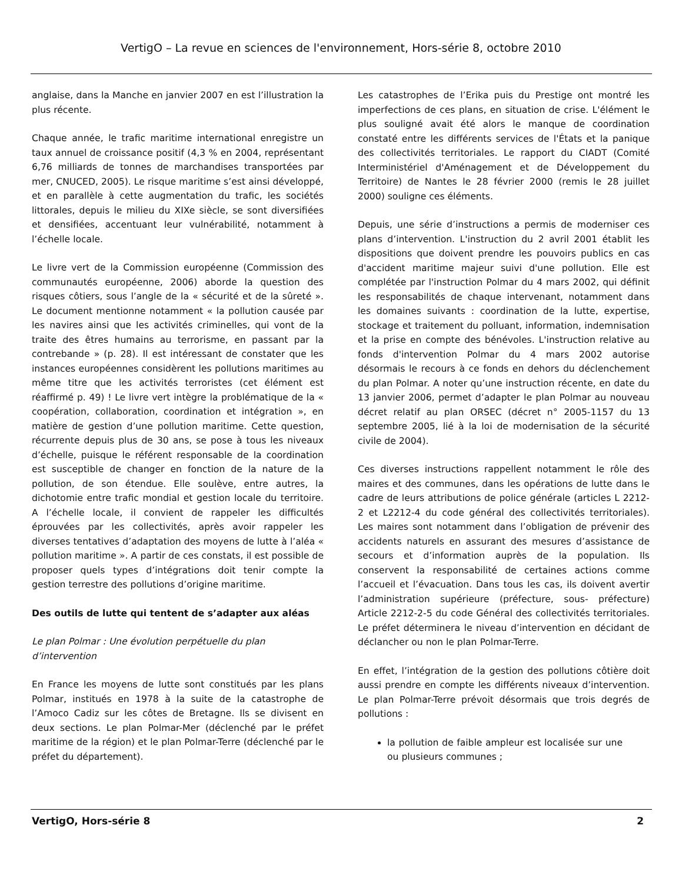VertigO – La revue en sciences de l'environnement, Hors-série 8, octobre 2010
anglaise, dans la Manche en janvier 2007 en est l’illustration la plus récente.
Chaque année, le trafic maritime international enregistre un taux annuel de croissance positif (4,3 % en 2004, représentant 6,76 milliards de tonnes de marchandises transportées par mer, CNUCED, 2005). Le risque maritime s’est ainsi développé, et en parallèle à cette augmentation du trafic, les sociétés littorales, depuis le milieu du XIXe siècle, se sont diversifiées et densifiées, accentuant leur vulnérabilité, notamment à l’échelle locale.
Le livre vert de la Commission européenne (Commission des communautés européenne, 2006) aborde la question des risques côtiers, sous l’angle de la « sécurité et de la sûreté ». Le document mentionne notamment « la pollution causée par les navires ainsi que les activités criminelles, qui vont de la traite des êtres humains au terrorisme, en passant par la contrebande » (p. 28). Il est intéressant de constater que les instances européennes considèrent les pollutions maritimes au même titre que les activités terroristes (cet élément est réaffirmé p. 49) ! Le livre vert intègre la problématique de la « coopération, collaboration, coordination et intégration », en matière de gestion d’une pollution maritime. Cette question, récurrente depuis plus de 30 ans, se pose à tous les niveaux d’échelle, puisque le référent responsable de la coordination est susceptible de changer en fonction de la nature de la pollution, de son étendue. Elle soulève, entre autres, la dichotomie entre trafic mondial et gestion locale du territoire. A l’échelle locale, il convient de rappeler les difficultés éprouvées par les collectivités, après avoir rappeler les diverses tentatives d’adaptation des moyens de lutte à l’aléa « pollution maritime ». A partir de ces constats, il est possible de proposer quels types d’intégrations doit tenir compte la gestion terrestre des pollutions d’origine maritime.
Des outils de lutte qui tentent de s’adapter aux aléas
Le plan Polmar : Une évolution perpétuelle du plan d’intervention
En France les moyens de lutte sont constitués par les plans Polmar, institués en 1978 à la suite de la catastrophe de l’Amoco Cadiz sur les côtes de Bretagne. Ils se divisent en deux sections. Le plan Polmar-Mer (déclenché par le préfet maritime de la région) et le plan Polmar-Terre (déclenché par le préfet du département).
Les catastrophes de l’Erika puis du Prestige ont montré les imperfections de ces plans, en situation de crise. L'élément le plus souligné avait été alors le manque de coordination constaté entre les différents services de l'États et la panique des collectivités territoriales. Le rapport du CIADT (Comité Interministériel d'Aménagement et de Développement du Territoire) de Nantes le 28 février 2000 (remis le 28 juillet 2000) souligne ces éléments.
Depuis, une série d’instructions a permis de moderniser ces plans d’intervention. L'instruction du 2 avril 2001 établit les dispositions que doivent prendre les pouvoirs publics en cas d'accident maritime majeur suivi d'une pollution. Elle est complétée par l'instruction Polmar du 4 mars 2002, qui définit les responsabilités de chaque intervenant, notamment dans les domaines suivants : coordination de la lutte, expertise, stockage et traitement du polluant, information, indemnisation et la prise en compte des bénévoles. L'instruction relative au fonds d'intervention Polmar du 4 mars 2002 autorise désormais le recours à ce fonds en dehors du déclenchement du plan Polmar. A noter qu’une instruction récente, en date du 13 janvier 2006, permet d’adapter le plan Polmar au nouveau décret relatif au plan ORSEC (décret n° 2005-1157 du 13 septembre 2005, lié à la loi de modernisation de la sécurité civile de 2004).
Ces diverses instructions rappellent notamment le rôle des maires et des communes, dans les opérations de lutte dans le cadre de leurs attributions de police générale (articles L 2212-2 et L2212-4 du code général des collectivités territoriales). Les maires sont notamment dans l’obligation de prévenir des accidents naturels en assurant des mesures d’assistance de secours et d’information auprès de la population. Ils conservent la responsabilité de certaines actions comme l’accueil et l’évacuation. Dans tous les cas, ils doivent avertir l’administration supérieure (préfecture, sous- préfecture) Article 2212-2-5 du code Général des collectivités territoriales. Le préfet déterminera le niveau d’intervention en décidant de déclancher ou non le plan Polmar-Terre.
En effet, l’intégration de la gestion des pollutions côtière doit aussi prendre en compte les différents niveaux d’intervention. Le plan Polmar-Terre prévoit désormais que trois degrés de pollutions :
la pollution de faible ampleur est localisée sur une ou plusieurs communes ;
VertigO, Hors-série 8 2